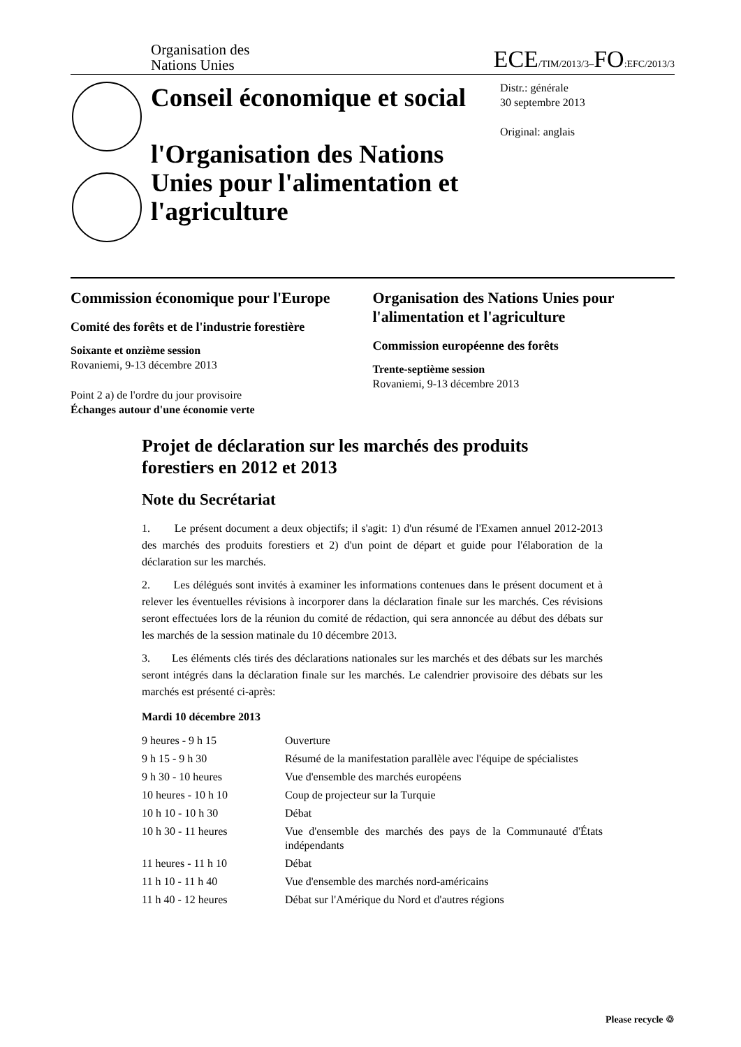Organisation des
Nations Unies
ECE/TIM/2013/3–FO:EFC/2013/3
Conseil économique et social
l'Organisation des Nations Unies pour l'alimentation et l'agriculture
Distr.: générale
30 septembre 2013
Original: anglais
Commission économique pour l'Europe
Comité des forêts et de l'industrie forestière
Soixante et onzième session
Rovaniemi, 9-13 décembre 2013
Point 2 a) de l'ordre du jour provisoire
Échanges autour d'une économie verte
Organisation des Nations Unies pour l'alimentation et l'agriculture
Commission européenne des forêts
Trente-septième session
Rovaniemi, 9-13 décembre 2013
Projet de déclaration sur les marchés des produits forestiers en 2012 et 2013
Note du Secrétariat
1. Le présent document a deux objectifs; il s'agit: 1) d'un résumé de l'Examen annuel 2012-2013 des marchés des produits forestiers et 2) d'un point de départ et guide pour l'élaboration de la déclaration sur les marchés.
2. Les délégués sont invités à examiner les informations contenues dans le présent document et à relever les éventuelles révisions à incorporer dans la déclaration finale sur les marchés. Ces révisions seront effectuées lors de la réunion du comité de rédaction, qui sera annoncée au début des débats sur les marchés de la session matinale du 10 décembre 2013.
3. Les éléments clés tirés des déclarations nationales sur les marchés et des débats sur les marchés seront intégrés dans la déclaration finale sur les marchés. Le calendrier provisoire des débats sur les marchés est présenté ci-après:
Mardi 10 décembre 2013
| 9 heures - 9 h 15 | Ouverture |
| 9 h 15 - 9 h 30 | Résumé de la manifestation parallèle avec l'équipe de spécialistes |
| 9 h 30 - 10 heures | Vue d'ensemble des marchés européens |
| 10 heures - 10 h 10 | Coup de projecteur sur la Turquie |
| 10 h 10 - 10 h 30 | Débat |
| 10 h 30 - 11 heures | Vue d'ensemble des marchés des pays de la Communauté d'États indépendants |
| 11 heures - 11 h 10 | Débat |
| 11 h 10 - 11 h 40 | Vue d'ensemble des marchés nord-américains |
| 11 h 40 - 12 heures | Débat sur l'Amérique du Nord et d'autres régions |
Please recycle ♲